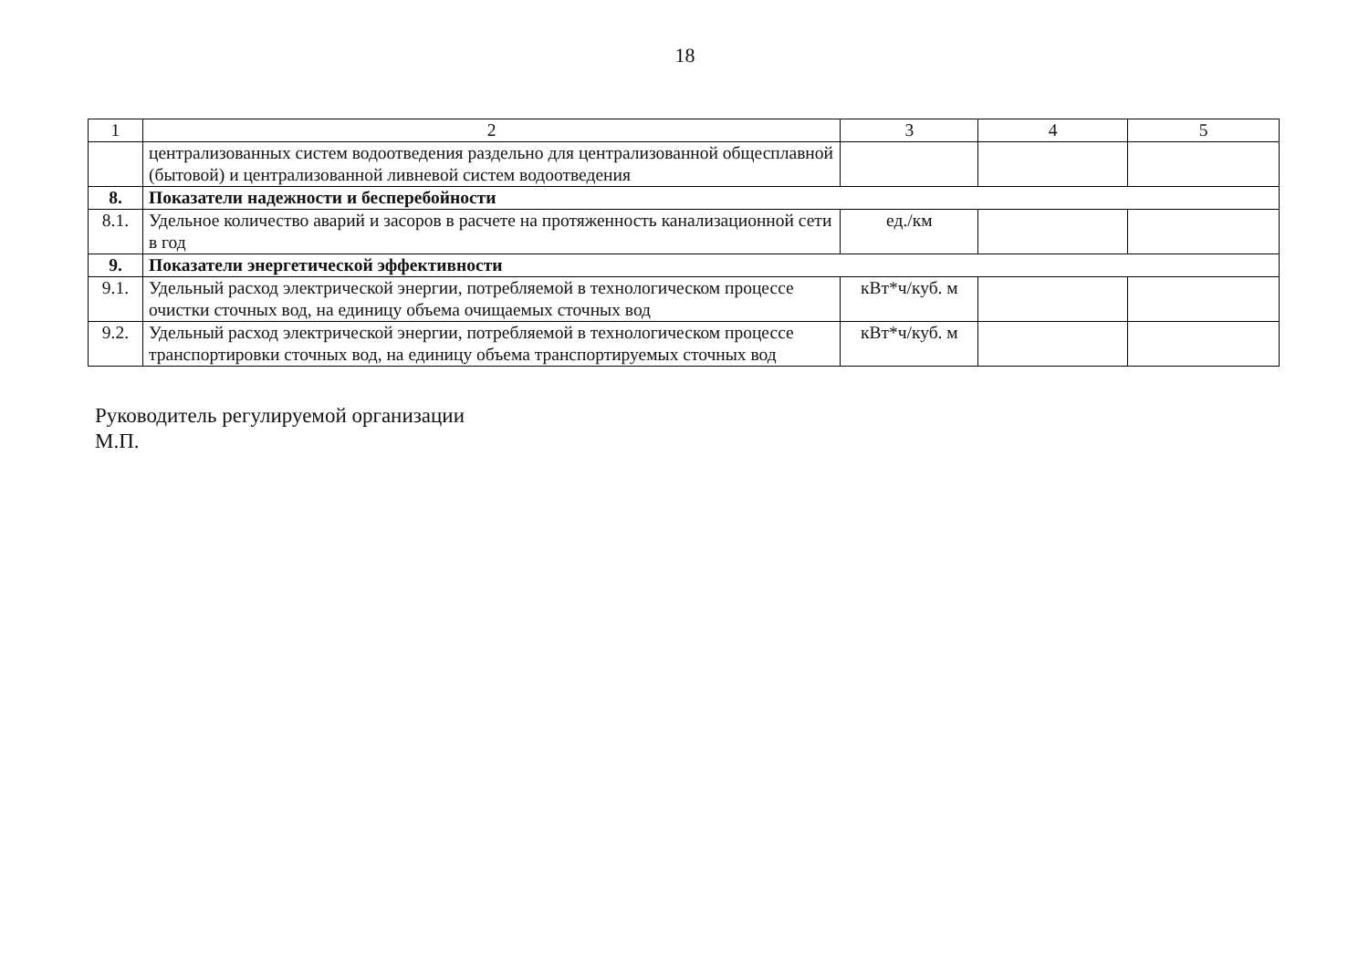18
| 1 | 2 | 3 | 4 | 5 |
| | централизованных систем водоотведения раздельно для централизованной общесплавной (бытовой) и централизованной ливневой систем водоотведения | | | |
| 8. | Показатели надежности и бесперебойности | | | |
| 8.1. | Удельное количество аварий и засоров в расчете на протяженность канализационной сети в год | ед./км | | |
| 9. | Показатели энергетической эффективности | | | |
| 9.1. | Удельный расход электрической энергии, потребляемой в технологическом процессе очистки сточных вод, на единицу объема очищаемых сточных вод | кВт*ч/куб. м | | |
| 9.2. | Удельный расход электрической энергии, потребляемой в технологическом процессе транспортировки сточных вод, на единицу объема транспортируемых сточных вод | кВт*ч/куб. м | | |
Руководитель регулируемой организации
М.П.